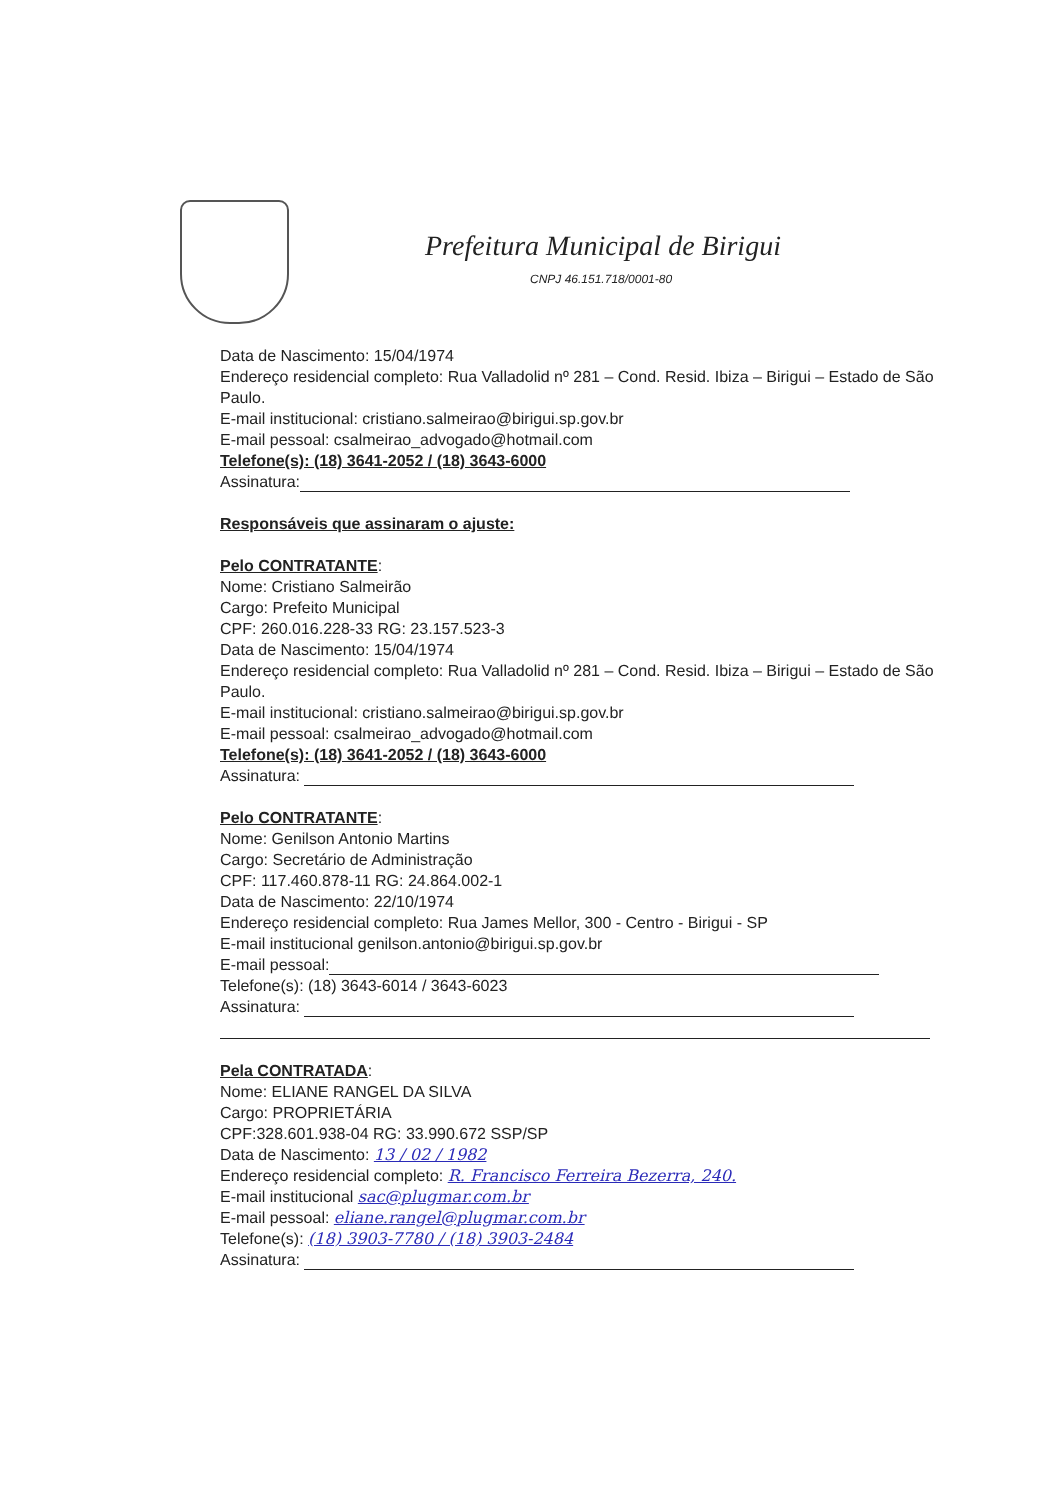Prefeitura Municipal de Birigui
CNPJ 46.151.718/0001-80
Data de Nascimento: 15/04/1974
Endereço residencial completo: Rua Valladolid nº 281 – Cond. Resid. Ibiza – Birigui – Estado de São Paulo.
E-mail institucional: cristiano.salmeirao@birigui.sp.gov.br
E-mail pessoal: csalmeirao_advogado@hotmail.com
Telefone(s): (18) 3641-2052 / (18) 3643-6000
Assinatura:
Responsáveis que assinaram o ajuste:
Pelo CONTRATANTE:
Nome: Cristiano Salmeirão
Cargo: Prefeito Municipal
CPF: 260.016.228-33 RG: 23.157.523-3
Data de Nascimento: 15/04/1974
Endereço residencial completo: Rua Valladolid nº 281 – Cond. Resid. Ibiza – Birigui – Estado de São Paulo.
E-mail institucional: cristiano.salmeirao@birigui.sp.gov.br
E-mail pessoal: csalmeirao_advogado@hotmail.com
Telefone(s): (18) 3641-2052 / (18) 3643-6000
Assinatura:
Pelo CONTRATANTE:
Nome: Genilson Antonio Martins
Cargo: Secretário de Administração
CPF: 117.460.878-11 RG: 24.864.002-1
Data de Nascimento: 22/10/1974
Endereço residencial completo: Rua James Mellor, 300 - Centro - Birigui - SP
E-mail institucional genilson.antonio@birigui.sp.gov.br
E-mail pessoal:
Telefone(s): (18) 3643-6014 / 3643-6023
Assinatura:
Pela CONTRATADA:
Nome: ELIANE RANGEL DA SILVA
Cargo: PROPRIETÁRIA
CPF:328.601.938-04 RG: 33.990.672 SSP/SP
Data de Nascimento: 13 / 02 / 1982
Endereço residencial completo: R. Francisco Ferreira Bezerra, 240.
E-mail institucional sac@plugmar.com.br
E-mail pessoal: eliane.rangel@plugmar.com.br
Telefone(s): (18) 3903-7780 / (18) 3903-2484
Assinatura: